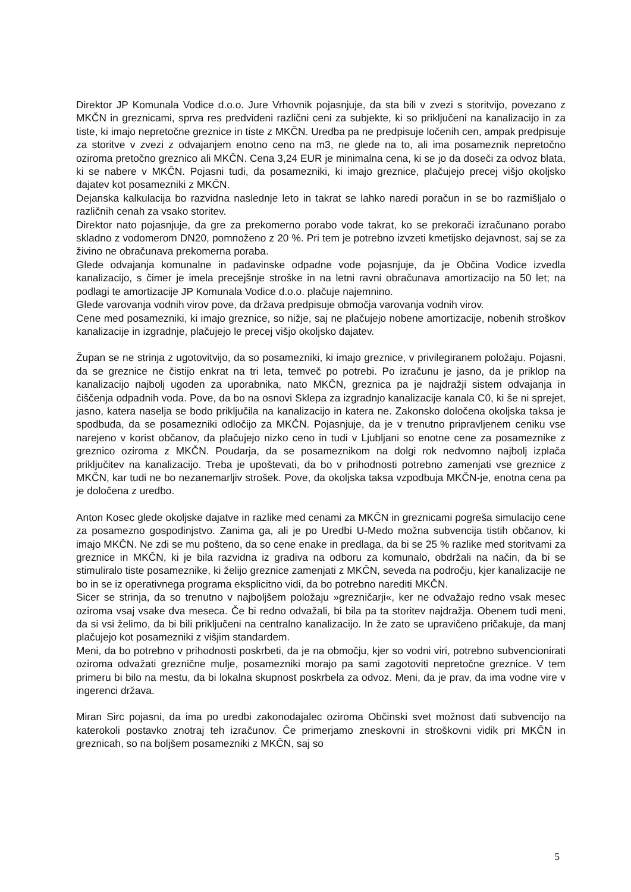Direktor JP Komunala Vodice d.o.o. Jure Vrhovnik pojasnjuje, da sta bili v zvezi s storitvijo, povezano z MKČN in greznicami, sprva res predvideni različni ceni za subjekte, ki so priključeni na kanalizacijo in za tiste, ki imajo nepretočne greznice in tiste z MKČN. Uredba pa ne predpisuje ločenih cen, ampak predpisuje za storitve v zvezi z odvajanjem enotno ceno na m3, ne glede na to, ali ima posameznik nepretočno oziroma pretočno greznico ali MKČN. Cena 3,24 EUR je minimalna cena, ki se jo da doseči za odvoz blata, ki se nabere v MKČN. Pojasni tudi, da posamezniki, ki imajo greznice, plačujejo precej višjo okoljsko dajatev kot posamezniki z MKČN.
Dejanska kalkulacija bo razvidna naslednje leto in takrat se lahko naredi poračun in se bo razmišljalo o različnih cenah za vsako storitev.
Direktor nato pojasnjuje, da gre za prekomerno porabo vode takrat, ko se prekorači izračunano porabo skladno z vodomerom DN20, pomnoženo z 20 %. Pri tem je potrebno izvzeti kmetijsko dejavnost, saj se za živino ne obračunava prekomerna poraba.
Glede odvajanja komunalne in padavinske odpadne vode pojasnjuje, da je Občina Vodice izvedla kanalizacijo, s čimer je imela precejšnje stroške in na letni ravni obračunava amortizacijo na 50 let; na podlagi te amortizacije JP Komunala Vodice d.o.o. plačuje najemnino.
Glede varovanja vodnih virov pove, da država predpisuje območja varovanja vodnih virov.
Cene med posamezniki, ki imajo greznice, so nižje, saj ne plačujejo nobene amortizacije, nobenih stroškov kanalizacije in izgradnje, plačujejo le precej višjo okoljsko dajatev.
Župan se ne strinja z ugotovitvijo, da so posamezniki, ki imajo greznice, v privilegiranem položaju. Pojasni, da se greznice ne čistijo enkrat na tri leta, temveč po potrebi. Po izračunu je jasno, da je priklop na kanalizacijo najbolj ugoden za uporabnika, nato MKČN, greznica pa je najdražji sistem odvajanja in čiščenja odpadnih voda. Pove, da bo na osnovi Sklepa za izgradnjo kanalizacije kanala C0, ki še ni sprejet, jasno, katera naselja se bodo priključila na kanalizacijo in katera ne. Zakonsko določena okoljska taksa je spodbuda, da se posamezniki odločijo za MKČN. Pojasnjuje, da je v trenutno pripravljenem ceniku vse narejeno v korist občanov, da plačujejo nizko ceno in tudi v Ljubljani so enotne cene za posameznike z greznico oziroma z MKČN. Poudarja, da se posameznikom na dolgi rok nedvomno najbolj izplača priključitev na kanalizacijo. Treba je upoštevati, da bo v prihodnosti potrebno zamenjati vse greznice z MKČN, kar tudi ne bo nezanemarljiv strošek. Pove, da okoljska taksa vzpodbuja MKČN-je, enotna cena pa je določena z uredbo.
Anton Kosec glede okoljske dajatve in razlike med cenami za MKČN in greznicami pogreša simulacijo cene za posamezno gospodinjstvo. Zanima ga, ali je po Uredbi U-Medo možna subvencija tistih občanov, ki imajo MKČN. Ne zdi se mu pošteno, da so cene enake in predlaga, da bi se 25 % razlike med storitvami za greznice in MKČN, ki je bila razvidna iz gradiva na odboru za komunalo, obdržali na način, da bi se stimuliralo tiste posameznike, ki želijo greznice zamenjati z MKČN, seveda na področju, kjer kanalizacije ne bo in se iz operativnega programa eksplicitno vidi, da bo potrebno narediti MKČN.
Sicer se strinja, da so trenutno v najboljšem položaju »grezničarji«, ker ne odvažajo redno vsak mesec oziroma vsaj vsake dva meseca. Če bi redno odvažali, bi bila pa ta storitev najdražja. Obenem tudi meni, da si vsi želimo, da bi bili priključeni na centralno kanalizacijo. In že zato se upravičeno pričakuje, da manj plačujejo kot posamezniki z višjim standardem.
Meni, da bo potrebno v prihodnosti poskrbeti, da je na območju, kjer so vodni viri, potrebno subvencionirati oziroma odvažati greznične mulje, posamezniki morajo pa sami zagotoviti nepretočne greznice. V tem primeru bi bilo na mestu, da bi lokalna skupnost poskrbela za odvoz. Meni, da je prav, da ima vodne vire v ingerenci država.
Miran Sirc pojasni, da ima po uredbi zakonodajalec oziroma Občinski svet možnost dati subvencijo na katerokoli postavko znotraj teh izračunov. Če primerjamo zneskovni in stroškovni vidik pri MKČN in greznicah, so na boljšem posamezniki z MKČN, saj so
5